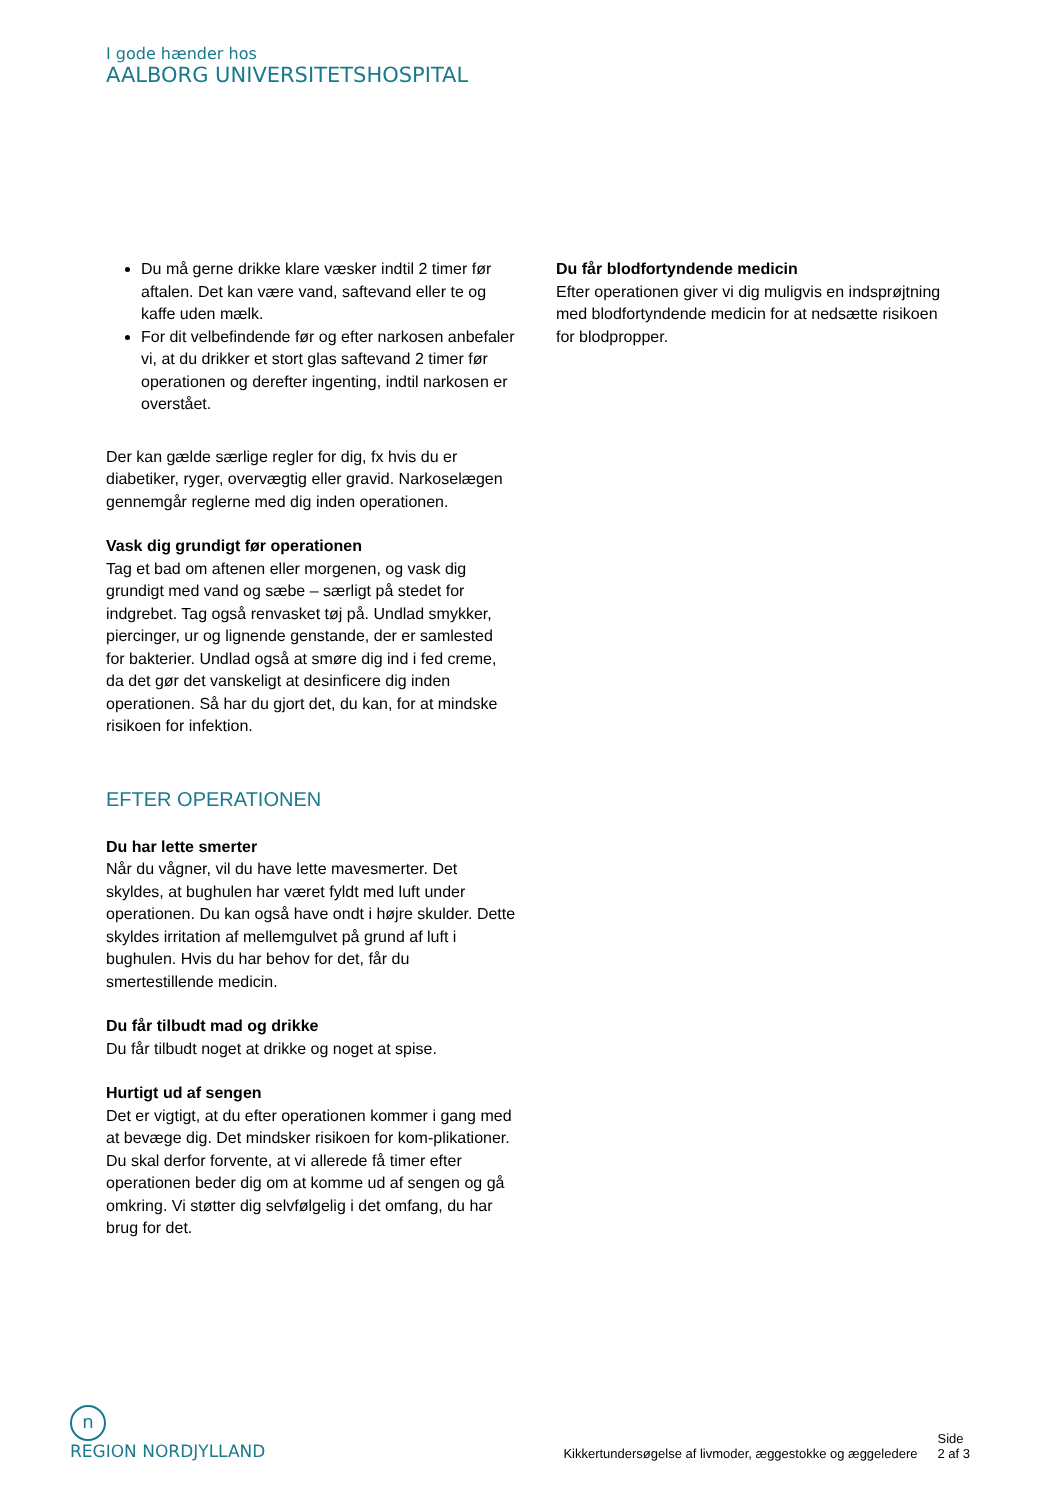I gode hænder hos
AALBORG UNIVERSITETSHOSPITAL
Du må gerne drikke klare væsker indtil 2 timer før aftalen. Det kan være vand, saftevand eller te og kaffe uden mælk.
For dit velbefindende før og efter narkosen anbefaler vi, at du drikker et stort glas saftevand 2 timer før operationen og derefter ingenting, indtil narkosen er overstået.
Der kan gælde særlige regler for dig, fx hvis du er diabetiker, ryger, overvægtig eller gravid. Narkoselægen gennemgår reglerne med dig inden operationen.
Vask dig grundigt før operationen
Tag et bad om aftenen eller morgenen, og vask dig grundigt med vand og sæbe – særligt på stedet for indgrebet. Tag også renvasket tøj på. Undlad smykker, piercinger, ur og lignende genstande, der er samlested for bakterier. Undlad også at smøre dig ind i fed creme, da det gør det vanskeligt at desinficere dig inden operationen. Så har du gjort det, du kan, for at mindske risikoen for infektion.
EFTER OPERATIONEN
Du har lette smerter
Når du vågner, vil du have lette mavesmerter. Det skyldes, at bughulen har været fyldt med luft under operationen. Du kan også have ondt i højre skulder. Dette skyldes irritation af mellemgulvet på grund af luft i bughulen. Hvis du har behov for det, får du smertestillende medicin.
Du får tilbudt mad og drikke
Du får tilbudt noget at drikke og noget at spise.
Hurtigt ud af sengen
Det er vigtigt, at du efter operationen kommer i gang med at bevæge dig. Det mindsker risikoen for kom-plikationer. Du skal derfor forvente, at vi allerede få timer efter operationen beder dig om at komme ud af sengen og gå omkring. Vi støtter dig selvfølgelig i det omfang, du har brug for det.
Du får blodfortyndende medicin
Efter operationen giver vi dig muligvis en indsprøjtning med blodfortyndende medicin for at nedsætte risikoen for blodpropper.
n
REGION NORDJYLLAND
Kikkertundersøgelse af livmoder, æggestokke og æggeledere Side
2 af 3